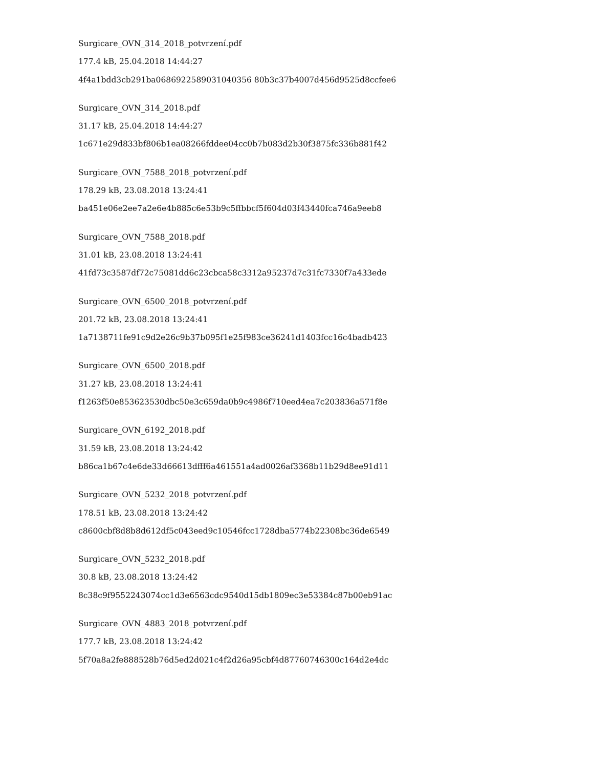Surgicare_OVN_314_2018_potvrzení.pdf
177.4 kB, 25.04.2018 14:44:27
4f4a1bdd3cb291ba0686922589031040356 80b3c37b4007d456d9525d8ccfee6
Surgicare_OVN_314_2018.pdf
31.17 kB, 25.04.2018 14:44:27
1c671e29d833bf806b1ea08266fddee04cc0b7b083d2b30f3875fc336b881f42
Surgicare_OVN_7588_2018_potvrzení.pdf
178.29 kB, 23.08.2018 13:24:41
ba451e06e2ee7a2e6e4b885c6e53b9c5ffbbcf5f604d03f43440fca746a9eeb8
Surgicare_OVN_7588_2018.pdf
31.01 kB, 23.08.2018 13:24:41
41fd73c3587df72c75081dd6c23cbca58c3312a95237d7c31fc7330f7a433ede
Surgicare_OVN_6500_2018_potvrzení.pdf
201.72 kB, 23.08.2018 13:24:41
1a7138711fe91c9d2e26c9b37b095f1e25f983ce36241d1403fcc16c4badb423
Surgicare_OVN_6500_2018.pdf
31.27 kB, 23.08.2018 13:24:41
f1263f50e853623530dbc50e3c659da0b9c4986f710eed4ea7c203836a571f8e
Surgicare_OVN_6192_2018.pdf
31.59 kB, 23.08.2018 13:24:42
b86ca1b67c4e6de33d66613dfff6a461551a4ad0026af3368b11b29d8ee91d11
Surgicare_OVN_5232_2018_potvrzení.pdf
178.51 kB, 23.08.2018 13:24:42
c8600cbf8d8b8d612df5c043eed9c10546fcc1728dba5774b22308bc36de6549
Surgicare_OVN_5232_2018.pdf
30.8 kB, 23.08.2018 13:24:42
8c38c9f9552243074cc1d3e6563cdc9540d15db1809ec3e53384c87b00eb91ac
Surgicare_OVN_4883_2018_potvrzení.pdf
177.7 kB, 23.08.2018 13:24:42
5f70a8a2fe888528b76d5ed2d021c4f2d26a95cbf4d87760746300c164d2e4dc